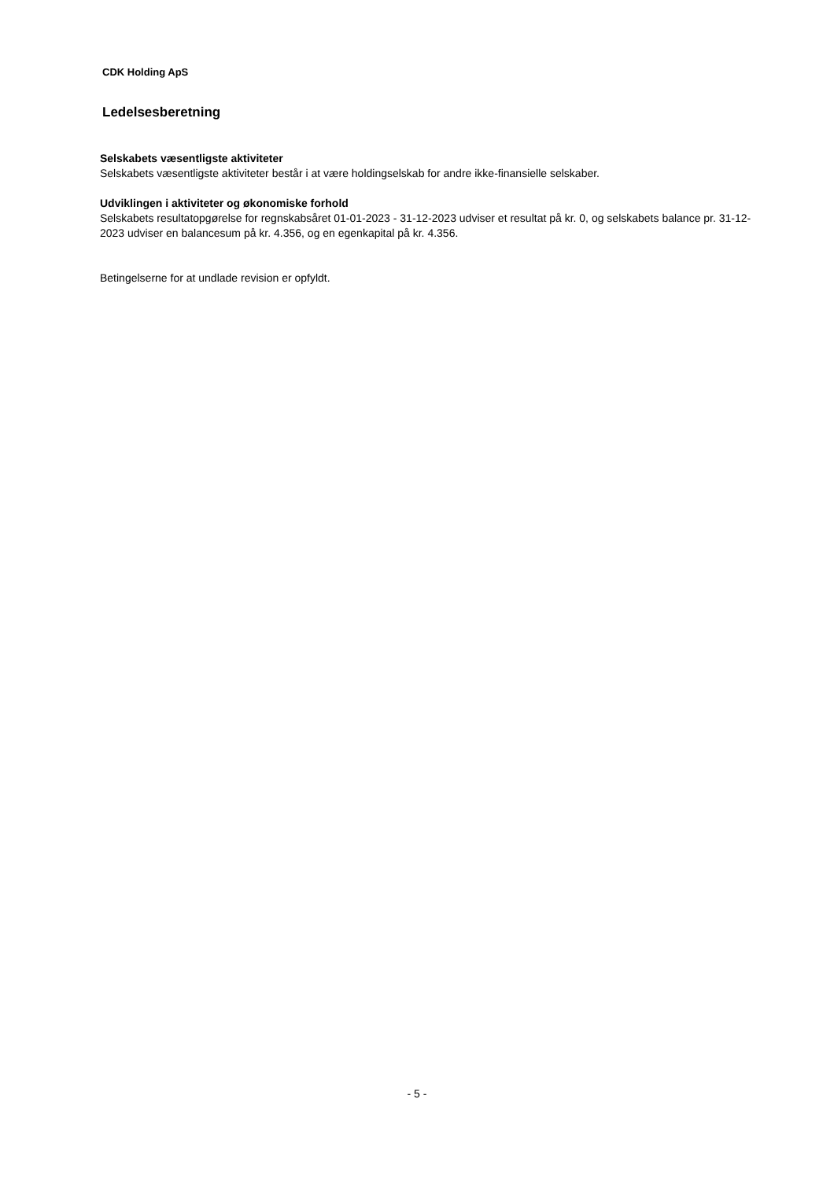CDK Holding ApS
Ledelsesberetning
Selskabets væsentligste aktiviteter
Selskabets væsentligste aktiviteter består i at være holdingselskab for andre ikke-finansielle selskaber.
Udviklingen i aktiviteter og økonomiske forhold
Selskabets resultatopgørelse for regnskabsåret 01-01-2023 - 31-12-2023 udviser et resultat på kr. 0, og selskabets balance pr. 31-12-2023 udviser en balancesum på kr. 4.356, og en egenkapital på kr. 4.356.
Betingelserne for at undlade revision er opfyldt.
- 5 -